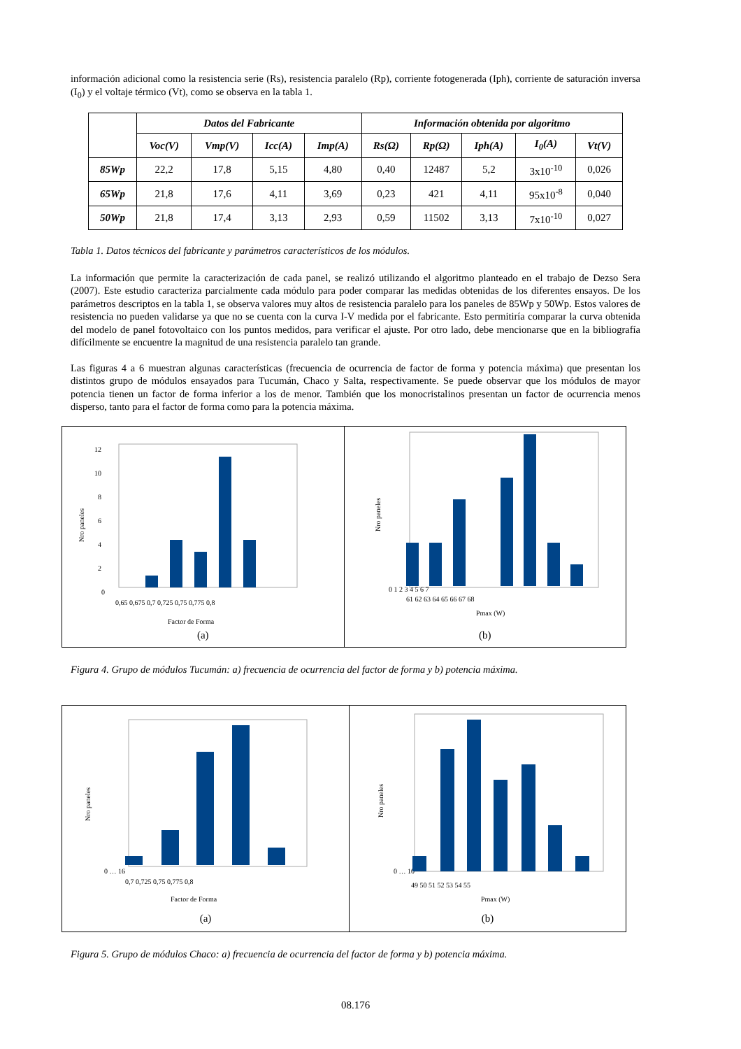información adicional como la resistencia serie (Rs), resistencia paralelo (Rp), corriente fotogenerada (Iph), corriente de saturación inversa (I<sub>0</sub>) y el voltaje térmico (Vt), como se observa en la tabla 1.
| | Datos del Fabricante | | | | Información obtenida por algoritmo | | | | |
| --- | --- | --- | --- | --- | --- | --- | --- | --- | --- |
| | Voc(V) | Vmp(V) | Icc(A) | Imp(A) | Rs(Ω) | Rp(Ω) | Iph(A) | I<sub>0</sub>(A) | Vt(V) |
| 85Wp | 22,2 | 17,8 | 5,15 | 4,80 | 0,40 | 12487 | 5,2 | 3x10<sup>-10</sup> | 0,026 |
| 65Wp | 21,8 | 17,6 | 4,11 | 3,69 | 0,23 | 421 | 4,11 | 95x10<sup>-8</sup> | 0,040 |
| 50Wp | 21,8 | 17,4 | 3,13 | 2,93 | 0,59 | 11502 | 3,13 | 7x10<sup>-10</sup> | 0,027 |
Tabla 1. Datos técnicos del fabricante y parámetros característicos de los módulos.
La información que permite la caracterización de cada panel, se realizó utilizando el algoritmo planteado en el trabajo de Dezso Sera (2007). Este estudio caracteriza parcialmente cada módulo para poder comparar las medidas obtenidas de los diferentes ensayos. De los parámetros descriptos en la tabla 1, se observa valores muy altos de resistencia paralelo para los paneles de 85Wp y 50Wp. Estos valores de resistencia no pueden validarse ya que no se cuenta con la curva I-V medida por el fabricante. Esto permitiría comparar la curva obtenida del modelo de panel fotovoltaico con los puntos medidos, para verificar el ajuste. Por otro lado, debe mencionarse que en la bibliografía difícilmente se encuentre la magnitud de una resistencia paralelo tan grande.
Las figuras 4 a 6 muestran algunas características (frecuencia de ocurrencia de factor de forma y potencia máxima) que presentan los distintos grupo de módulos ensayados para Tucumán, Chaco y Salta, respectivamente. Se puede observar que los módulos de mayor potencia tienen un factor de forma inferior a los de menor. También que los monocristalinos presentan un factor de ocurrencia menos disperso, tanto para el factor de forma como para la potencia máxima.
0
2
4
6
8
10
12
0,65 0,675 0,7 0,725 0,75 0,775 0,8
Factor de Forma
Nro paneles
(a)
0 1 2 3 4 5 6 7
61 62 63 64 65 66 67 68
Pmax (W)
Nro paneles
(b)
Figura 4. Grupo de módulos Tucumán: a) frecuencia de ocurrencia del factor de forma y b) potencia máxima.
0 … 16
0,7 0,725 0,75 0,775 0,8
Factor de Forma
Nro paneles
(a)
0 … 10
49 50 51 52 53 54 55
Pmax (W)
Nro paneles
(b)
Figura 5. Grupo de módulos Chaco: a) frecuencia de ocurrencia del factor de forma y b) potencia máxima.
08.176